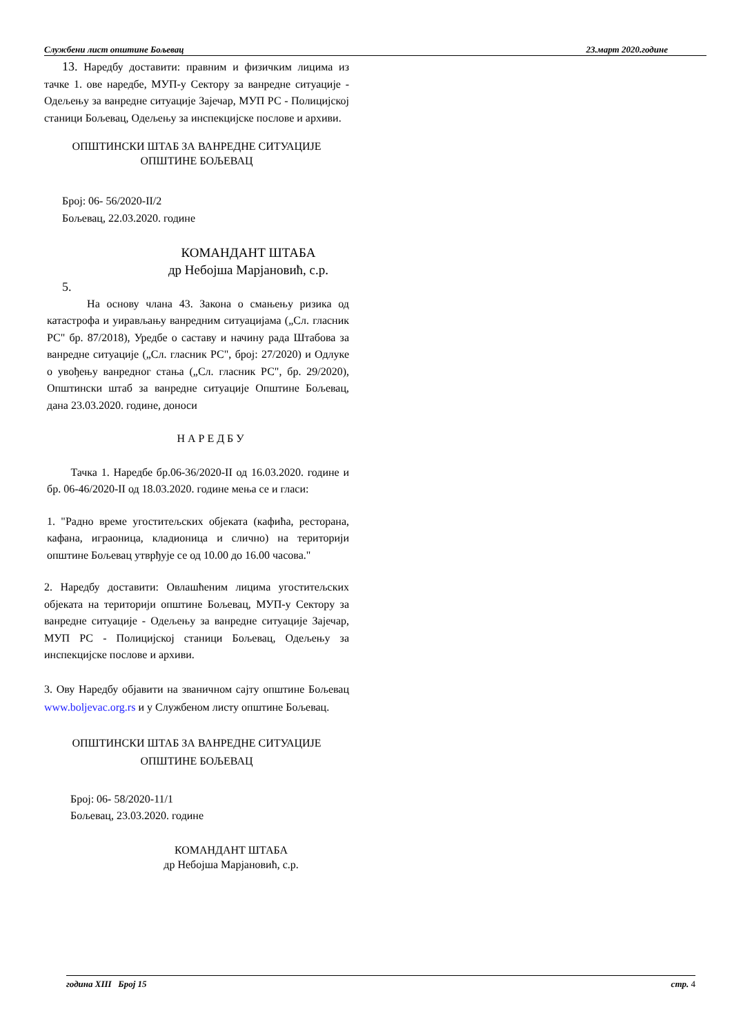Службени лист општине Бољевац 23.март 2020.године
13. Наредбу доставити: правним и физичким лицима из тачке 1. ове наредбе, МУП-у Сектору за ванредне ситуације - Одељењу за ванредне ситуације Зајечар, МУП РС - Полицијској станици Бољевац, Одељењу за инспекцијске послове и архиви.
ОПШТИНСКИ ШТАБ ЗА ВАНРЕДНЕ СИТУАЦИЈЕ
ОПШТИНЕ БОЉЕВАЦ
Број: 06- 56/2020-II/2
Бољевац, 22.03.2020. године
КОМАНДАНТ ШТАБА
др Небојша Марјановић, с.р.
5.
На основу члана 43. Закона о смањењу ризика од катастрофа и уирављању ванредним ситуацијама („Сл. гласник РС" бр. 87/2018), Уредбе о саставу и начину рада Штабова за ванредне ситуације („Сл. гласник РС", број: 27/2020) и Одлуке о увођењу ванредног стања („Сл. гласник РС", бр. 29/2020), Општински штаб за ванредне ситуације Општине Бољевац, дана 23.03.2020. године, доноси
Н А Р Е Д Б У
Тачка 1. Наредбе бр.06-36/2020-II од 16.03.2020. године и бр. 06-46/2020-II од 18.03.2020. године мења се и гласи:
1. "Радно време угоститељских објеката (кафића, ресторана, кафана, играоница, кладионица и слично) на територији општине Бољевац утврђује се од 10.00 до 16.00 часова."
2. Наредбу доставити: Овлашћеним лицима угоститељских објеката на територији општине Бољевац, МУП-у Сектору за ванредне ситуације - Одељењу за ванредне ситуације Зајечар, МУП РС - Полицијској станици Бољевац, Одељењу за инспекцијске послове и архиви.
3. Ову Наредбу објавити на званичном сајту општине Бољевац www.boljevac.org.rs и у Службеном листу општине Бољевац.
ОПШТИНСКИ ШТАБ ЗА ВАНРЕДНЕ СИТУАЦИЈЕ
ОПШТИНЕ БОЉЕВАЦ
Број: 06- 58/2020-11/1
Бољевац, 23.03.2020. године
КОМАНДАНТ ШТАБА
др Небојша Марјановић, с.р.
година XIII Број 15 стр. 4